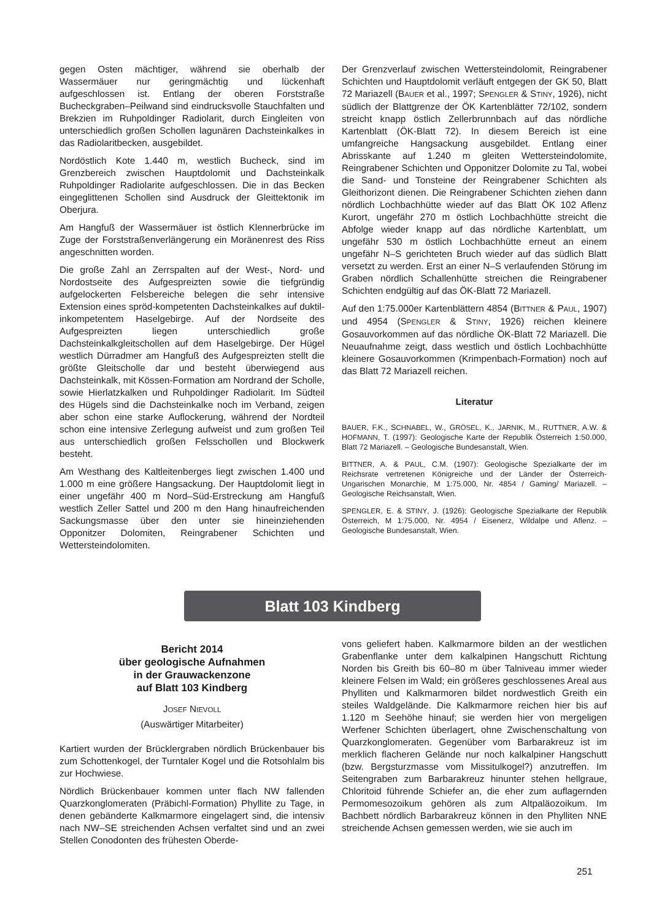gegen Osten mächtiger, während sie oberhalb der Wassermäuer nur geringmächtig und lückenhaft aufgeschlossen ist. Entlang der oberen Forststraße Bucheckgraben–Peilwand sind eindrucksvolle Stauchfalten und Brekzien im Ruhpoldinger Radiolarit, durch Eingleiten von unterschiedlich großen Schollen lagunären Dachsteinkalkes in das Radiolaritbecken, ausgebildet.
Nordöstlich Kote 1.440 m, westlich Bucheck, sind im Grenzbereich zwischen Hauptdolomit und Dachsteinkalk Ruhpoldinger Radiolarite aufgeschlossen. Die in das Becken eingeglittenen Schollen sind Ausdruck der Gleittektonik im Oberjura.
Am Hangfuß der Wassermäuer ist östlich Klennerbrücke im Zuge der Forststraßenverlängerung ein Moränenrest des Riss angeschnitten worden.
Die große Zahl an Zerrspalten auf der West-, Nord- und Nordostseite des Aufgespreizten sowie die tiefgründig aufgelockerten Felsbereiche belegen die sehr intensive Extension eines spröd-kompetenten Dachsteinkalkes auf duktil-inkompetentem Haselgebirge. Auf der Nordseite des Aufgespreizten liegen unterschiedlich große Dachsteinkalkgleitschollen auf dem Haselgebirge. Der Hügel westlich Dürradmer am Hangfuß des Aufgespreizten stellt die größte Gleitscholle dar und besteht überwiegend aus Dachsteinkalk, mit Kössen-Formation am Nordrand der Scholle, sowie Hierlatzkalken und Ruhpoldinger Radiolarit. Im Südteil des Hügels sind die Dachsteinkalke noch im Verband, zeigen aber schon eine starke Auflockerung, während der Nordteil schon eine intensive Zerlegung aufweist und zum großen Teil aus unterschiedlich großen Felsschollen und Blockwerk besteht.
Am Westhang des Kaltleitenberges liegt zwischen 1.400 und 1.000 m eine größere Hangsackung. Der Hauptdolomit liegt in einer ungefähr 400 m Nord–Süd-Erstreckung am Hangfuß westlich Zeller Sattel und 200 m den Hang hinaufreichenden Sackungsmasse über den unter sie hineinziehenden Opponitzer Dolomiten, Reingrabener Schichten und Wettersteindolomiten.
Der Grenzverlauf zwischen Wettersteindolomit, Reingrabener Schichten und Hauptdolomit verläuft entgegen der GK 50, Blatt 72 Mariazell (BAUER et al., 1997; SPENGLER & STINY, 1926), nicht südlich der Blattgrenze der ÖK Kartenblätter 72/102, sondern streicht knapp östlich Zellerbrunnbach auf das nördliche Kartenblatt (ÖK-Blatt 72). In diesem Bereich ist eine umfangreiche Hangsackung ausgebildet. Entlang einer Abrisskante auf 1.240 m gleiten Wettersteindolomite, Reingrabener Schichten und Opponitzer Dolomite zu Tal, wobei die Sand- und Tonsteine der Reingrabener Schichten als Gleithorizont dienen. Die Reingrabener Schichten ziehen dann nördlich Lochbachhütte wieder auf das Blatt ÖK 102 Aflenz Kurort, ungefähr 270 m östlich Lochbachhütte streicht die Abfolge wieder knapp auf das nördliche Kartenblatt, um ungefähr 530 m östlich Lochbachhütte erneut an einem ungefähr N–S gerichteten Bruch wieder auf das südlich Blatt versetzt zu werden. Erst an einer N–S verlaufenden Störung im Graben nördlich Schallenhütte streichen die Reingrabener Schichten endgültig auf das ÖK-Blatt 72 Mariazell.
Auf den 1:75.000er Kartenblättern 4854 (BITTNER & PAUL, 1907) und 4954 (SPENGLER & STINY, 1926) reichen kleinere Gosauvorkommen auf das nördliche ÖK-Blatt 72 Mariazell. Die Neuaufnahme zeigt, dass westlich und östlich Lochbachhütte kleinere Gosauvorkommen (Krimpenbach-Formation) noch auf das Blatt 72 Mariazell reichen.
Literatur
BAUER, F.K., SCHNABEL, W., GRÖSEL, K., JARNIK, M., RUTTNER, A.W. & HOFMANN, T. (1997): Geologische Karte der Republik Österreich 1:50.000, Blatt 72 Mariazell. – Geologische Bundesanstalt, Wien.
BITTNER, A. & PAUL, C.M. (1907): Geologische Spezialkarte der im Reichsrate vertretenen Königreiche und der Länder der Österreich-Ungarischen Monarchie, M 1:75.000, Nr. 4854 / Gaming/ Mariazell. – Geologische Reichsanstalt, Wien.
SPENGLER, E. & STINY, J. (1926): Geologische Spezialkarte der Republik Österreich, M 1:75.000, Nr. 4954 / Eisenerz, Wildalpe und Aflenz. – Geologische Bundesanstalt, Wien.
Blatt 103 Kindberg
Bericht 2014
über geologische Aufnahmen
in der Grauwackenzone
auf Blatt 103 Kindberg
JOSEF NIEVOLL
(Auswärtiger Mitarbeiter)
Kartiert wurden der Brücklergraben nördlich Brückenbauer bis zum Schottenkogel, der Turntaler Kogel und die Rotsohlalm bis zur Hochwiese.
Nördlich Brückenbauer kommen unter flach NW fallenden Quarzkonglomeraten (Präbichl-Formation) Phyllite zu Tage, in denen gebänderte Kalkmarmore eingelagert sind, die intensiv nach NW–SE streichenden Achsen verfaltet sind und an zwei Stellen Conodonten des frühesten Oberde-
vons geliefert haben. Kalkmarmore bilden an der westlichen Grabenflanke unter dem kalkalpinen Hangschutt Richtung Norden bis Greith bis 60–80 m über Talniveau immer wieder kleinere Felsen im Wald; ein größeres geschlossenes Areal aus Phylliten und Kalkmarmoren bildet nordwestlich Greith ein steiles Waldgelände. Die Kalkmarmore reichen hier bis auf 1.120 m Seehöhe hinauf; sie werden hier von mergeligen Werfener Schichten überlagert, ohne Zwischenschaltung von Quarzkonglomeraten. Gegenüber vom Barbarakreuz ist im merklich flacheren Gelände nur noch kalkalpiner Hangschutt (bzw. Bergsturzmasse vom Missitulkogel?) anzutreffen. Im Seitengraben zum Barbarakreuz hinunter stehen hellgraue, Chloritoid führende Schiefer an, die eher zum auflagernden Permomesozoikum gehören als zum Altpaläozoikum. Im Bachbett nördlich Barbarakreuz können in den Phylliten NNE streichende Achsen gemessen werden, wie sie auch im
251